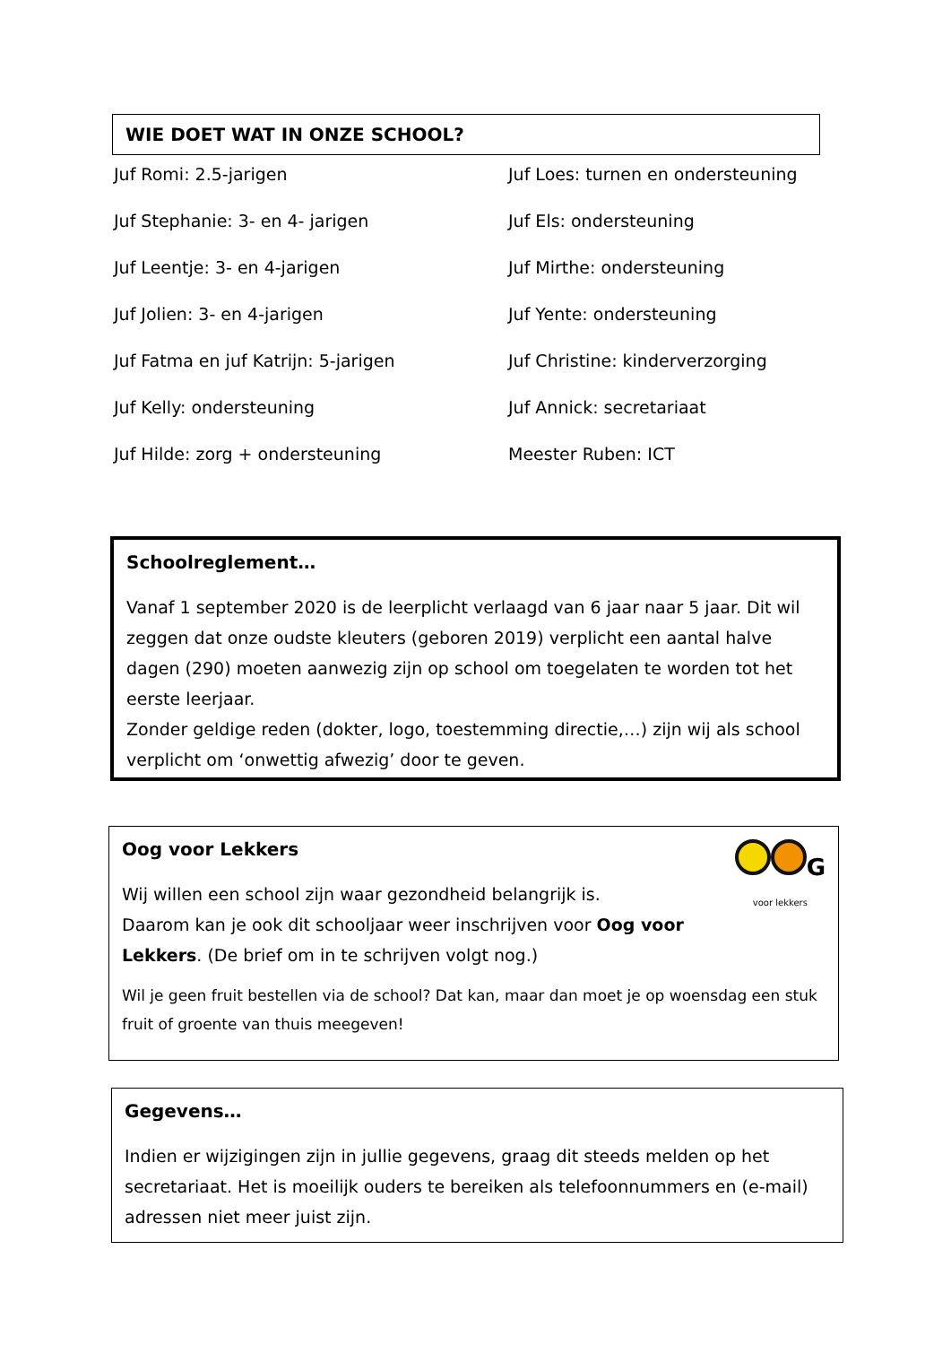WIE DOET WAT IN ONZE SCHOOL?
Juf Romi: 2.5-jarigen
Juf Loes: turnen en ondersteuning
Juf Stephanie: 3- en 4- jarigen
Juf Els: ondersteuning
Juf Leentje: 3- en 4-jarigen
Juf Mirthe: ondersteuning
Juf Jolien: 3- en 4-jarigen
Juf Yente: ondersteuning
Juf Fatma en juf Katrijn: 5-jarigen
Juf Christine: kinderverzorging
Juf Kelly: ondersteuning
Juf Annick: secretariaat
Juf Hilde: zorg + ondersteuning
Meester Ruben: ICT
Schoolreglement…
Vanaf 1 september 2020 is de leerplicht verlaagd van 6 jaar naar 5 jaar. Dit wil zeggen dat onze oudste kleuters (geboren 2019) verplicht een aantal halve dagen (290) moeten aanwezig zijn op school om toegelaten te worden tot het eerste leerjaar.
Zonder geldige reden (dokter, logo, toestemming directie,…) zijn wij als school verplicht om ‘onwettig afwezig’ door te geven.
G
voor lekkers
Oog voor Lekkers
Wij willen een school zijn waar gezondheid belangrijk is.
Daarom kan je ook dit schooljaar weer inschrijven voor Oog voor Lekkers. (De brief om in te schrijven volgt nog.)
Wil je geen fruit bestellen via de school? Dat kan, maar dan moet je op woensdag een stuk fruit of groente van thuis meegeven!
Gegevens…
Indien er wijzigingen zijn in jullie gegevens, graag dit steeds melden op het secretariaat. Het is moeilijk ouders te bereiken als telefoonnummers en (e-mail) adressen niet meer juist zijn.